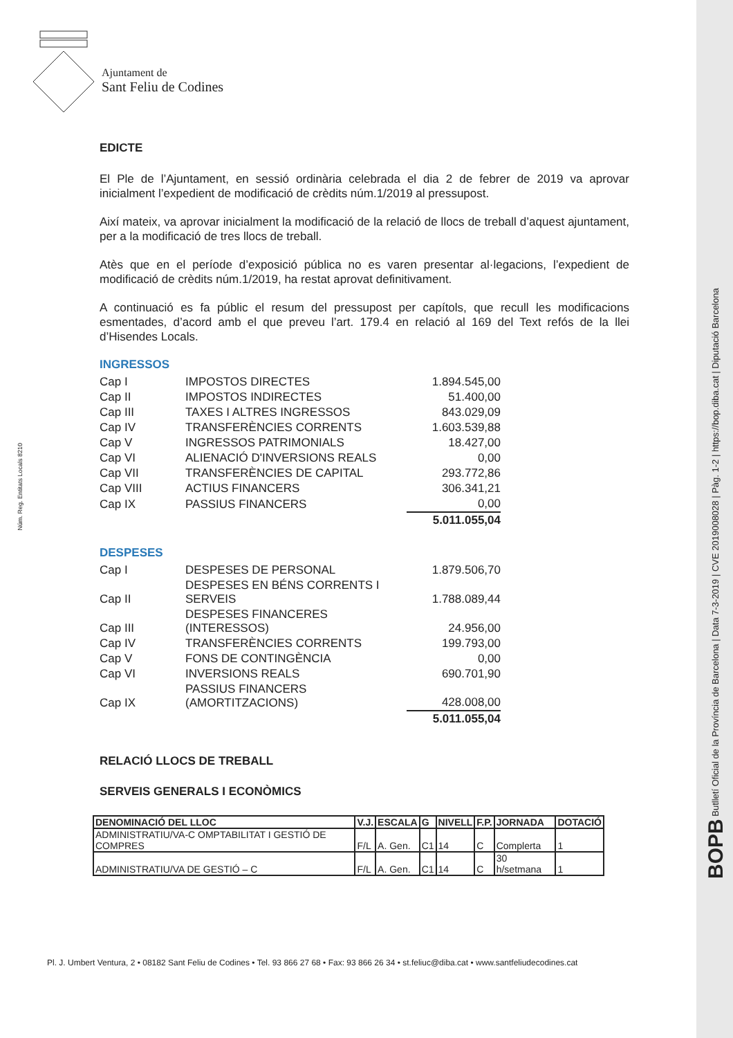Ajuntament de
Sant Feliu de Codines
Núm. Reg. Entitats Locals 8210
BOPB Butlletí Oficial de la Província de Barcelona | Data 7-3-2019 | CVE 2019008028 | Pàg. 1-2 | https://bop.diba.cat | Diputació Barcelona
EDICTE
El Ple de l’Ajuntament, en sessió ordinària celebrada el dia 2 de febrer de 2019 va aprovar inicialment l’expedient de modificació de crèdits núm.1/2019 al pressupost.
Així mateix, va aprovar inicialment la modificació de la relació de llocs de treball d’aquest ajuntament, per a la modificació de tres llocs de treball.
Atès que en el període d’exposició pública no es varen presentar al·legacions, l’expedient de modificació de crèdits núm.1/2019, ha restat aprovat definitivament.
A continuació es fa públic el resum del pressupost per capítols, que recull les modificacions esmentades, d’acord amb el que preveu l’art. 179.4 en relació al 169 del Text refós de la llei d’Hisendes Locals.
INGRESSOS
| Cap I | IMPOSTOS DIRECTES | 1.894.545,00 |
| Cap II | IMPOSTOS INDIRECTES | 51.400,00 |
| Cap III | TAXES I ALTRES INGRESSOS | 843.029,09 |
| Cap IV | TRANSFERÈNCIES CORRENTS | 1.603.539,88 |
| Cap V | INGRESSOS PATRIMONIALS | 18.427,00 |
| Cap VI | ALIENACIÓ D'INVERSIONS REALS | 0,00 |
| Cap VII | TRANSFERÈNCIES DE CAPITAL | 293.772,86 |
| Cap VIII | ACTIUS FINANCERS | 306.341,21 |
| Cap IX | PASSIUS FINANCERS | 0,00 |
| | | 5.011.055,04 |
DESPESES
| Cap I | DESPESES DE PERSONAL | 1.879.506,70 |
| Cap II | DESPESES EN BÉNS CORRENTS I SERVEIS | 1.788.089,44 |
| Cap III | DESPESES FINANCERES (INTERESSOS) | 24.956,00 |
| Cap IV | TRANSFERÈNCIES CORRENTS | 199.793,00 |
| Cap V | FONS DE CONTINGÈNCIA | 0,00 |
| Cap VI | INVERSIONS REALS | 690.701,90 |
| Cap IX | PASSIUS FINANCERS (AMORTITZACIONS) | 428.008,00 |
| | | 5.011.055,04 |
RELACIÓ LLOCS DE TREBALL
SERVEIS GENERALS I ECONÒMICS
| DENOMINACIÓ DEL LLOC | V.J. | ESCALA | G | NIVELL | F.P. | JORNADA | DOTACIÓ |
| --- | --- | --- | --- | --- | --- | --- | --- |
| ADMINISTRATIU/VA-C OMPTABILITAT I GESTIÓ DE COMPRES | F/L | A. Gen. | C1 | 14 | C | Complerta | 1 |
| ADMINISTRATIU/VA DE GESTIÓ – C | F/L | A. Gen. | C1 | 14 | C | 30 h/setmana | 1 |
Pl. J. Umbert Ventura, 2 • 08182 Sant Feliu de Codines • Tel. 93 866 27 68 • Fax: 93 866 26 34 • st.feliuc@diba.cat • www.santfeliudecodines.cat